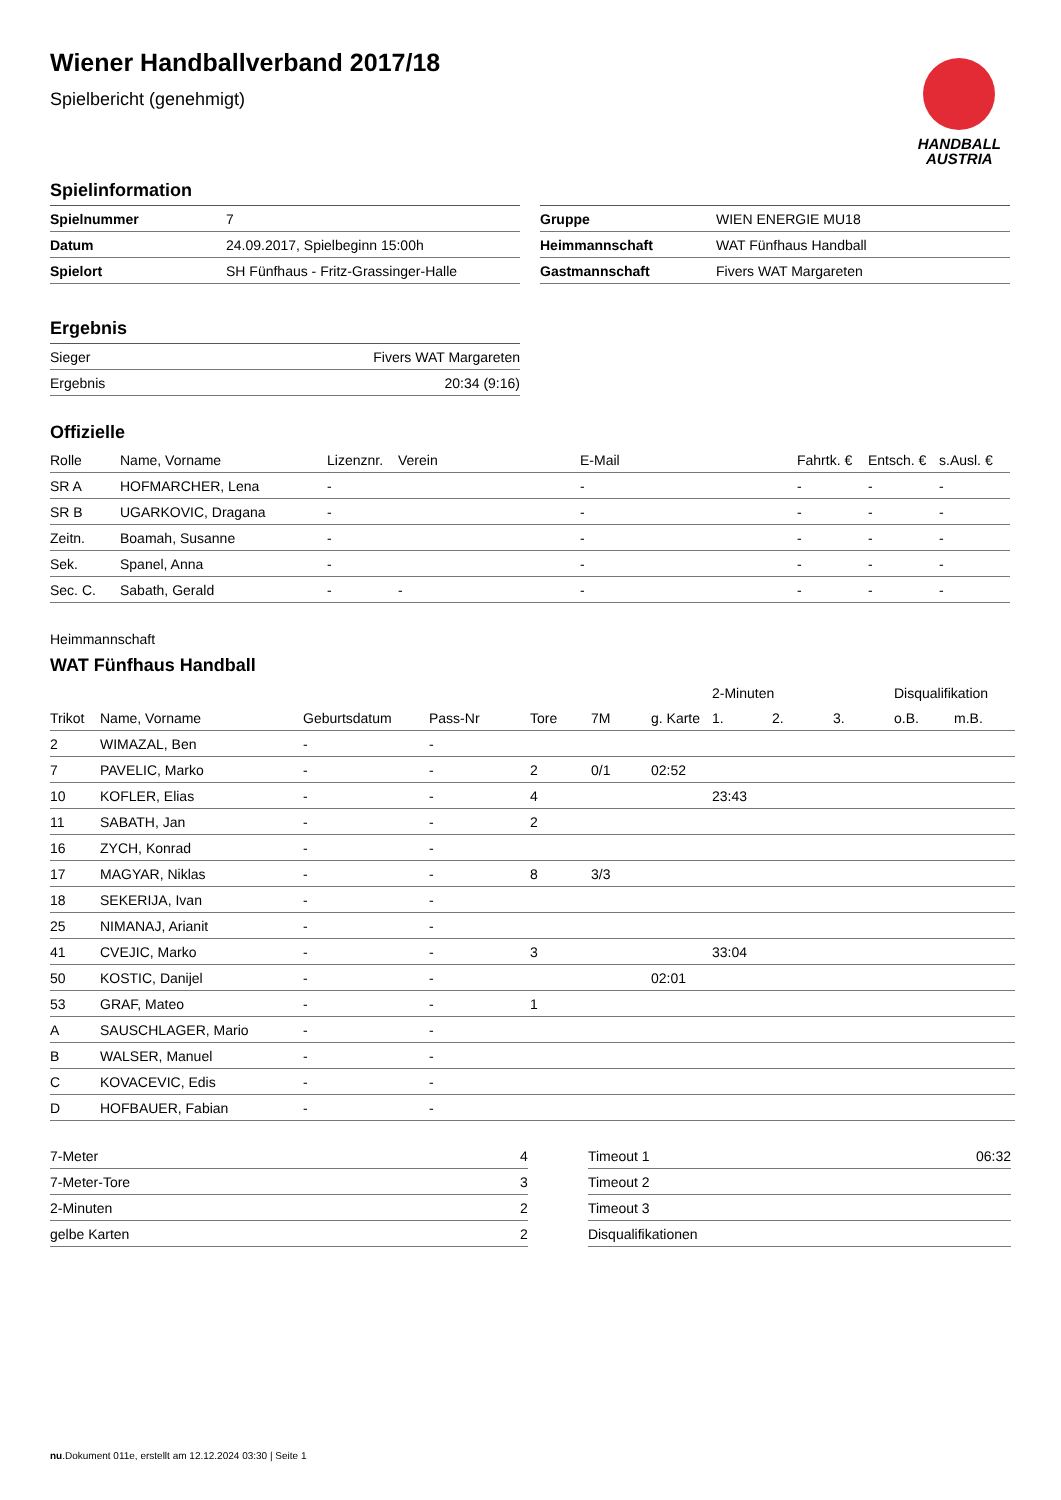HANDBALL
AUSTRIA
Wiener Handballverband 2017/18
Spielbericht (genehmigt)
Spielinformation
| Spielnummer | 7 |
| Datum | 24.09.2017, Spielbeginn 15:00h |
| Spielort | SH Fünfhaus - Fritz-Grassinger-Halle |
| Gruppe | WIEN ENERGIE MU18 |
| Heimmannschaft | WAT Fünfhaus Handball |
| Gastmannschaft | Fivers WAT Margareten |
Ergebnis
| Sieger | Fivers WAT Margareten |
| Ergebnis | 20:34 (9:16) |
Offizielle
| Rolle | Name, Vorname | Lizenznr. | Verein | E-Mail | Fahrtk. € | Entsch. € | s.Ausl. € |
| --- | --- | --- | --- | --- | --- | --- | --- |
| SR A | HOFMARCHER, Lena | - | | - | - | - | - |
| SR B | UGARKOVIC, Dragana | - | | - | - | - | - |
| Zeitn. | Boamah, Susanne | - | | - | - | - | - |
| Sek. | Spanel, Anna | - | | - | - | - | - |
| Sec. C. | Sabath, Gerald | - | - | - | - | - | - |
Heimmannschaft
WAT Fünfhaus Handball
| | | | | | | | 2-Minuten | | | Disqualifikation | |
| --- | --- | --- | --- | --- | --- | --- | --- | --- | --- | --- | --- |
| Trikot | Name, Vorname | Geburtsdatum | Pass-Nr | Tore | 7M | g. Karte | 1. | 2. | 3. | o.B. | m.B. |
| 2 | WIMAZAL, Ben | - | - | | | | | | | | |
| 7 | PAVELIC, Marko | - | - | 2 | 0/1 | 02:52 | | | | | |
| 10 | KOFLER, Elias | - | - | 4 | | | 23:43 | | | | |
| 11 | SABATH, Jan | - | - | 2 | | | | | | | |
| 16 | ZYCH, Konrad | - | - | | | | | | | | |
| 17 | MAGYAR, Niklas | - | - | 8 | 3/3 | | | | | | |
| 18 | SEKERIJA, Ivan | - | - | | | | | | | | |
| 25 | NIMANAJ, Arianit | - | - | | | | | | | | |
| 41 | CVEJIC, Marko | - | - | 3 | | | 33:04 | | | | |
| 50 | KOSTIC, Danijel | - | - | | | 02:01 | | | | | |
| 53 | GRAF, Mateo | - | - | 1 | | | | | | | |
| A | SAUSCHLAGER, Mario | - | - | | | | | | | | |
| B | WALSER, Manuel | - | - | | | | | | | | |
| C | KOVACEVIC, Edis | - | - | | | | | | | | |
| D | HOFBAUER, Fabian | - | - | | | | | | | | |
| 7-Meter | 4 |
| 7-Meter-Tore | 3 |
| 2-Minuten | 2 |
| gelbe Karten | 2 |
| Timeout 1 | 06:32 |
| Timeout 2 | |
| Timeout 3 | |
| Disqualifikationen | |
nu.Dokument 011e, erstellt am 12.12.2024 03:30 | Seite 1